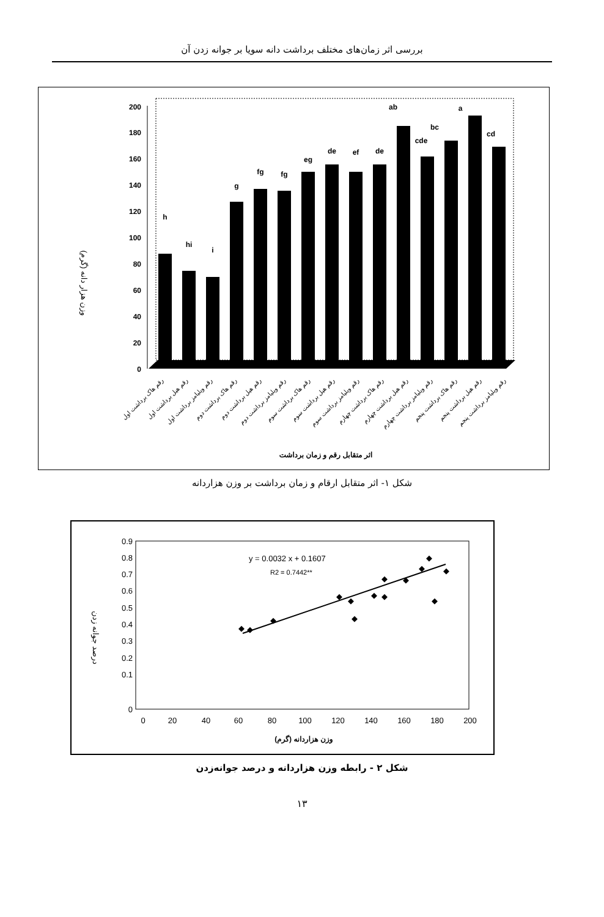بررسی اثر زمان‌های مختلف برداشت دانه سویا بر جوانه زدن آن
وزن هزار دانه (گرم)
200
180
160
140
120
100
80
60
40
20
0
h
hi
i
g
fg
fg
eg
de
ef
de
ab
cde
bc
a
cd
رقم هاک برداشت اول
رقم هیل برداشت اول
رقم ویلیامز برداشت اول
رقم هاک برداشت دوم
رقم هیل برداشت دوم
رقم ویلیامز برداشت دوم
رقم هاک برداشت سوم
رقم هیل برداشت سوم
رقم ویلیامز برداشت سوم
رقم هاک برداشت چهارم
رقم هیل برداشت چهارم
رقم ویلیامز برداشت چهارم
رقم هاک برداشت پنجم
رقم هیل برداشت پنجم
رقم ویلیامز برداشت پنجم
اثر متقابل رقم و زمان برداشت
شکل ۱- اثر متقابل ارقام و زمان برداشت بر وزن هزاردانه
درصد جوانه زدن
0.9
0.8
0.7
0.6
0.5
0.4
0.3
0.2
0.1
0
0
20
40
60
80
100
120
140
160
180
200
y = 0.0032 x + 0.1607
R2 = 0.7442**
◆
◆
◆
◆
◆
◆
◆
◆
◆
◆
◆
◆
◆
◆
وزن هزاردانه (گرم)
شکل ۲ - رابطه وزن هزاردانه و درصد جوانه‌زدن
۱۳